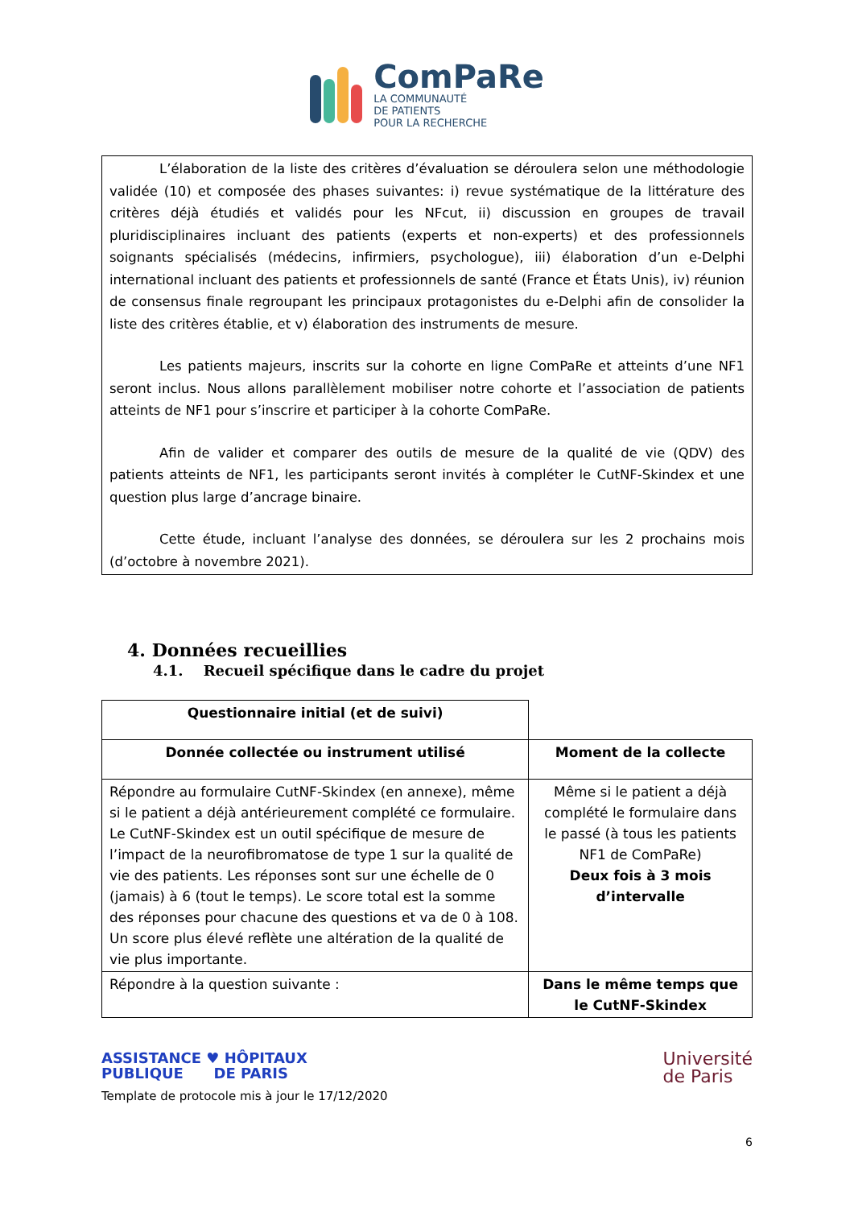ComPaRe
LA COMMUNAUTÉ
DE PATIENTS
POUR LA RECHERCHE
L’élaboration de la liste des critères d’évaluation se déroulera selon une méthodologie validée (10) et composée des phases suivantes: i) revue systématique de la littérature des critères déjà étudiés et validés pour les NFcut, ii) discussion en groupes de travail pluridisciplinaires incluant des patients (experts et non-experts) et des professionnels soignants spécialisés (médecins, infirmiers, psychologue), iii) élaboration d’un e-Delphi international incluant des patients et professionnels de santé (France et États Unis), iv) réunion de consensus finale regroupant les principaux protagonistes du e-Delphi afin de consolider la liste des critères établie, et v) élaboration des instruments de mesure.
Les patients majeurs, inscrits sur la cohorte en ligne ComPaRe et atteints d’une NF1 seront inclus. Nous allons parallèlement mobiliser notre cohorte et l’association de patients atteints de NF1 pour s’inscrire et participer à la cohorte ComPaRe.
Afin de valider et comparer des outils de mesure de la qualité de vie (QDV) des patients atteints de NF1, les participants seront invités à compléter le CutNF-Skindex et une question plus large d’ancrage binaire.
Cette étude, incluant l’analyse des données, se déroulera sur les 2 prochains mois (d’octobre à novembre 2021).
4. Données recueillies
4.1. Recueil spécifique dans le cadre du projet
| Questionnaire initial (et de suivi) | |
| Donnée collectée ou instrument utilisé | Moment de la collecte |
| Répondre au formulaire CutNF-Skindex (en annexe), même si le patient a déjà antérieurement complété ce formulaire. Le CutNF-Skindex est un outil spécifique de mesure de l’impact de la neurofibromatose de type 1 sur la qualité de vie des patients. Les réponses sont sur une échelle de 0 (jamais) à 6 (tout le temps). Le score total est la somme des réponses pour chacune des questions et va de 0 à 108. Un score plus élevé reflète une altération de la qualité de vie plus importante. | Même si le patient a déjà complété le formulaire dans le passé (à tous les patients NF1 de ComPaRe) Deux fois à 3 mois d’intervalle |
| Répondre à la question suivante : | Dans le même temps que le CutNF-Skindex |
ASSISTANCE ♥ HÔPITAUX
PUBLIQUE DE PARIS
Template de protocole mis à jour le 17/12/2020
Université
de Paris
6